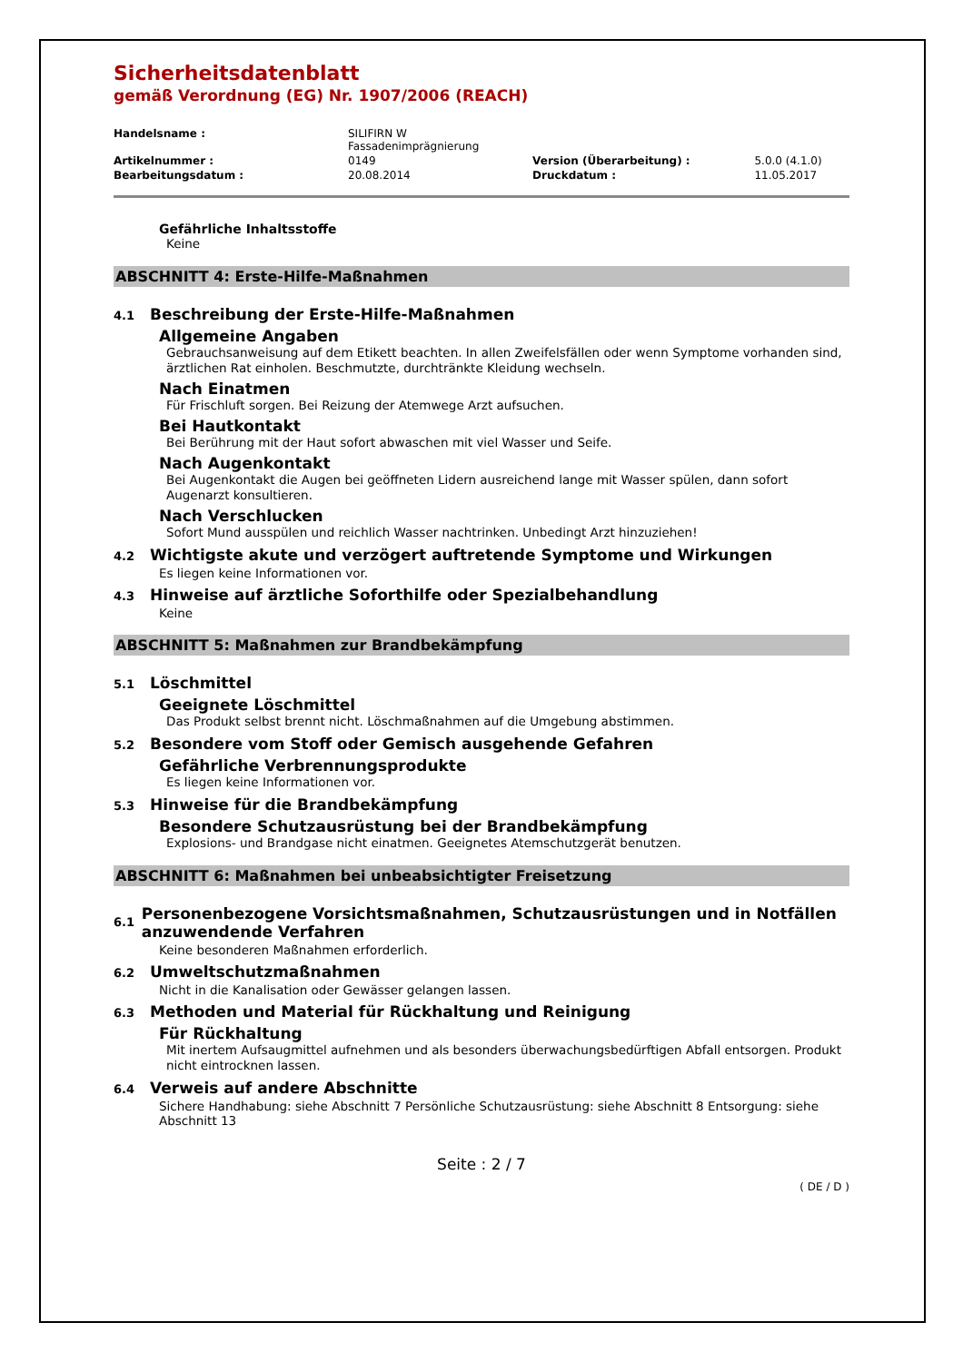Sicherheitsdatenblatt
gemäß Verordnung (EG) Nr. 1907/2006 (REACH)
| Handelsname : | SILIFIRN W Fassadenimprägnierung | | |
| Artikelnummer : | 0149 | Version (Überarbeitung) : | 5.0.0 (4.1.0) |
| Bearbeitungsdatum : | 20.08.2014 | Druckdatum : | 11.05.2017 |
Gefährliche Inhaltsstoffe
Keine
ABSCHNITT 4: Erste-Hilfe-Maßnahmen
4.1 Beschreibung der Erste-Hilfe-Maßnahmen
Allgemeine Angaben
Gebrauchsanweisung auf dem Etikett beachten. In allen Zweifelsfällen oder wenn Symptome vorhanden sind, ärztlichen Rat einholen. Beschmutzte, durchtränkte Kleidung wechseln.
Nach Einatmen
Für Frischluft sorgen. Bei Reizung der Atemwege Arzt aufsuchen.
Bei Hautkontakt
Bei Berührung mit der Haut sofort abwaschen mit viel Wasser und Seife.
Nach Augenkontakt
Bei Augenkontakt die Augen bei geöffneten Lidern ausreichend lange mit Wasser spülen, dann sofort Augenarzt konsultieren.
Nach Verschlucken
Sofort Mund ausspülen und reichlich Wasser nachtrinken. Unbedingt Arzt hinzuziehen!
4.2 Wichtigste akute und verzögert auftretende Symptome und Wirkungen
Es liegen keine Informationen vor.
4.3 Hinweise auf ärztliche Soforthilfe oder Spezialbehandlung
Keine
ABSCHNITT 5: Maßnahmen zur Brandbekämpfung
5.1 Löschmittel
Geeignete Löschmittel
Das Produkt selbst brennt nicht. Löschmaßnahmen auf die Umgebung abstimmen.
5.2 Besondere vom Stoff oder Gemisch ausgehende Gefahren
Gefährliche Verbrennungsprodukte
Es liegen keine Informationen vor.
5.3 Hinweise für die Brandbekämpfung
Besondere Schutzausrüstung bei der Brandbekämpfung
Explosions- und Brandgase nicht einatmen. Geeignetes Atemschutzgerät benutzen.
ABSCHNITT 6: Maßnahmen bei unbeabsichtigter Freisetzung
6.1
Personenbezogene Vorsichtsmaßnahmen, Schutzausrüstungen und in Notfällen anzuwendende Verfahren
Keine besonderen Maßnahmen erforderlich.
6.2 Umweltschutzmaßnahmen
Nicht in die Kanalisation oder Gewässer gelangen lassen.
6.3 Methoden und Material für Rückhaltung und Reinigung
Für Rückhaltung
Mit inertem Aufsaugmittel aufnehmen und als besonders überwachungsbedürftigen Abfall entsorgen. Produkt nicht eintrocknen lassen.
6.4 Verweis auf andere Abschnitte
Sichere Handhabung: siehe Abschnitt 7 Persönliche Schutzausrüstung: siehe Abschnitt 8 Entsorgung: siehe Abschnitt 13
Seite : 2 / 7
( DE / D )